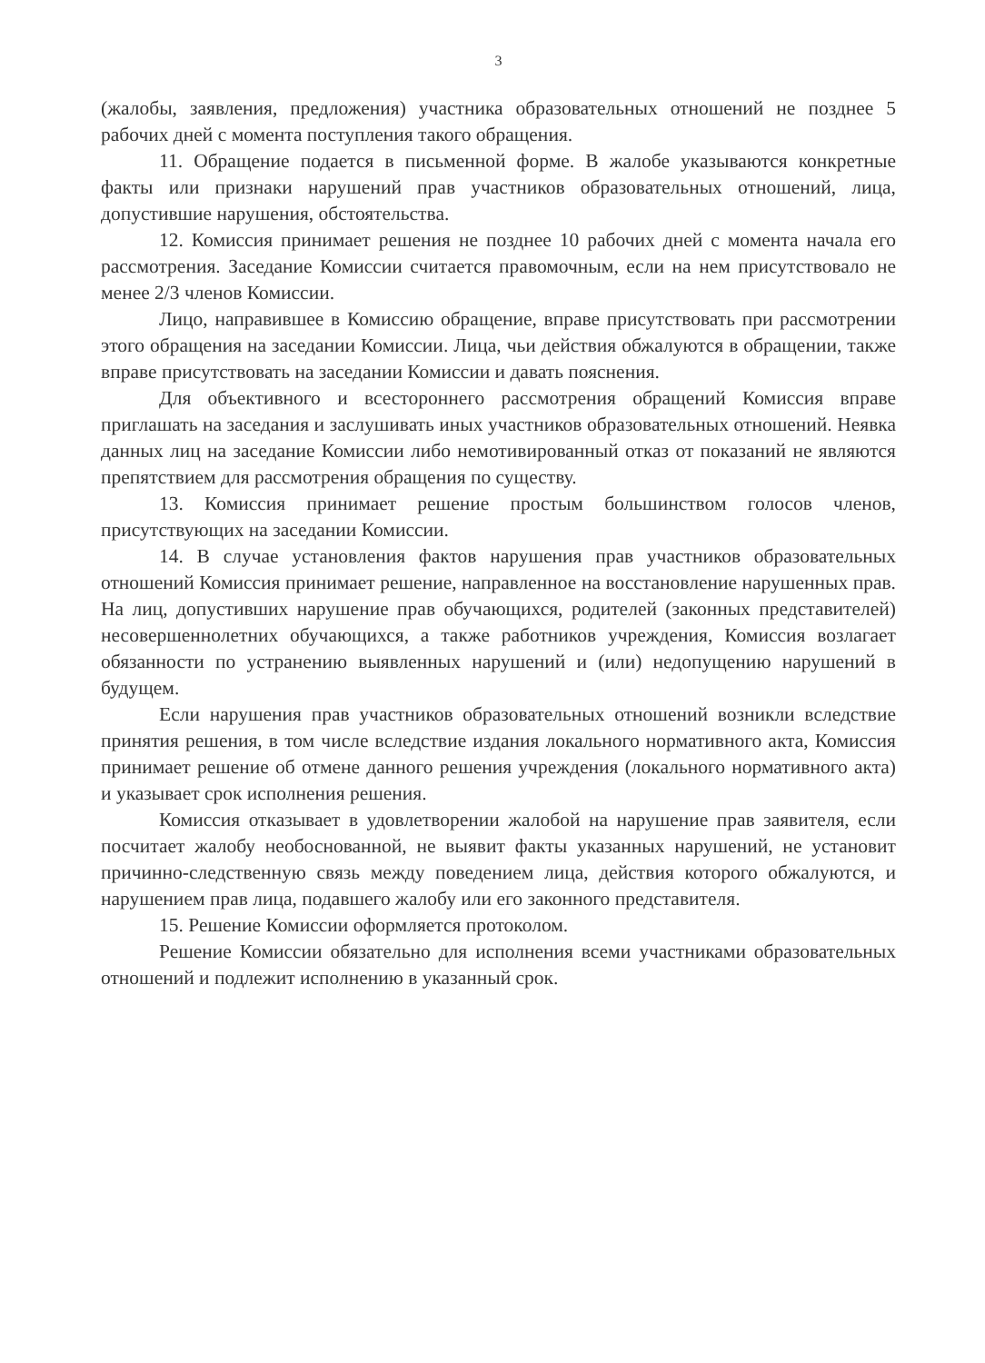3
(жалобы, заявления, предложения) участника образовательных отношений не позднее 5 рабочих дней с момента поступления такого обращения.
11. Обращение подается в письменной форме. В жалобе указываются конкретные факты или признаки нарушений прав участников образовательных отношений, лица, допустившие нарушения, обстоятельства.
12. Комиссия принимает решения не позднее 10 рабочих дней с момента начала его рассмотрения. Заседание Комиссии считается правомочным, если на нем присутствовало не менее 2/3 членов Комиссии.
Лицо, направившее в Комиссию обращение, вправе присутствовать при рассмотрении этого обращения на заседании Комиссии. Лица, чьи действия обжалуются в обращении, также вправе присутствовать на заседании Комиссии и давать пояснения.
Для объективного и всестороннего рассмотрения обращений Комиссия вправе приглашать на заседания и заслушивать иных участников образовательных отношений. Неявка данных лиц на заседание Комиссии либо немотивированный отказ от показаний не являются препятствием для рассмотрения обращения по существу.
13. Комиссия принимает решение простым большинством голосов членов, присутствующих на заседании Комиссии.
14. В случае установления фактов нарушения прав участников образовательных отношений Комиссия принимает решение, направленное на восстановление нарушенных прав. На лиц, допустивших нарушение прав обучающихся, родителей (законных представителей) несовершеннолетних обучающихся, а также работников учреждения, Комиссия возлагает обязанности по устранению выявленных нарушений и (или) недопущению нарушений в будущем.
Если нарушения прав участников образовательных отношений возникли вследствие принятия решения, в том числе вследствие издания локального нормативного акта, Комиссия принимает решение об отмене данного решения учреждения (локального нормативного акта) и указывает срок исполнения решения.
Комиссия отказывает в удовлетворении жалобой на нарушение прав заявителя, если посчитает жалобу необоснованной, не выявит факты указанных нарушений, не установит причинно-следственную связь между поведением лица, действия которого обжалуются, и нарушением прав лица, подавшего жалобу или его законного представителя.
15. Решение Комиссии оформляется протоколом.
Решение Комиссии обязательно для исполнения всеми участниками образовательных отношений и подлежит исполнению в указанный срок.